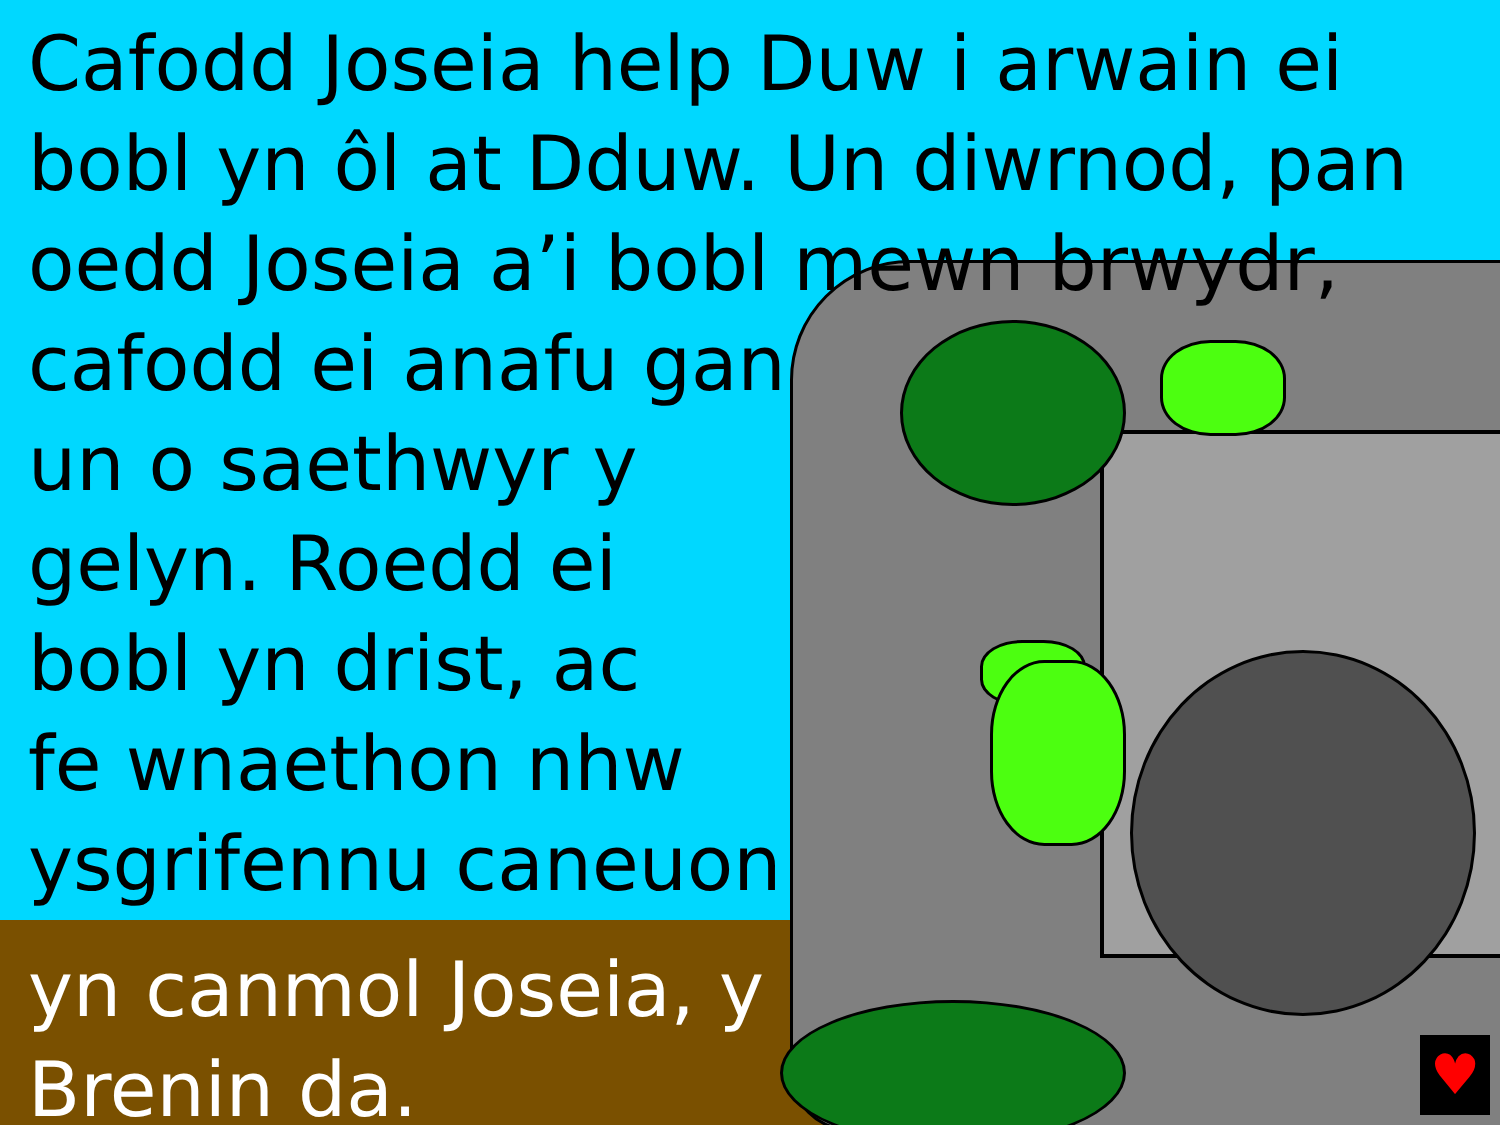Cafodd Joseia help Duw i arwain ei
bobl yn ôl at Dduw. Un diwrnod, pan
oedd Joseia a’i bobl mewn brwydr,
cafodd ei anafu gan
un o saethwyr y
gelyn. Roedd ei
bobl yn drist, ac
fe wnaethon nhw
ysgrifennu caneuon
yn canmol Joseia, y
Brenin da.
♥